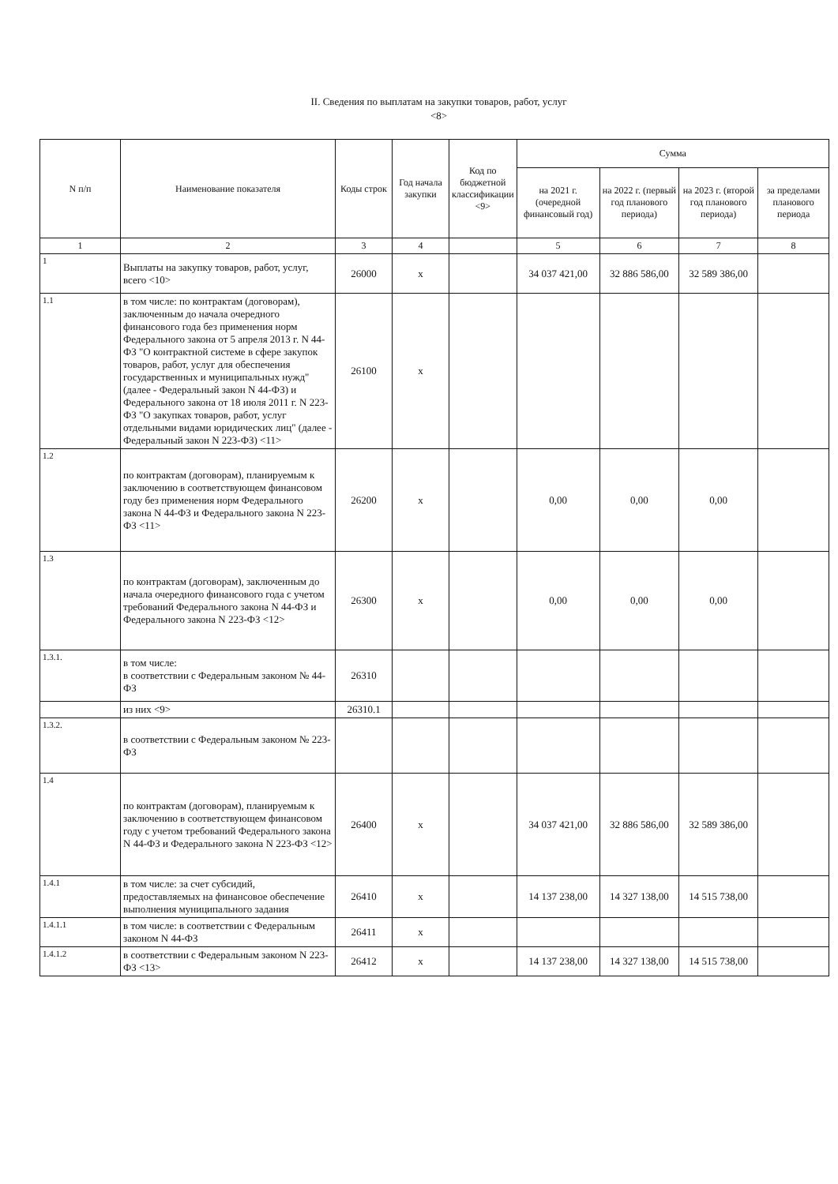II. Сведения по выплатам на закупки товаров, работ, услуг
<8>
| N п/п | Наименование показателя | Коды строк | Год начала закупки | Код по бюджетной классификации <9> | Сумма | | | |
| --- | --- | --- | --- | --- | --- | --- | --- | --- |
| | | | | | на 2021 г. (очередной финансовый год) | на 2022 г. (первый год планового периода) | на 2023 г. (второй год планового периода) | за пределами планового периода |
| 1 | 2 | 3 | 4 | | 5 | 6 | 7 | 8 |
| 1 | Выплаты на закупку товаров, работ, услуг, всего <10> | 26000 | x | | 34 037 421,00 | 32 886 586,00 | 32 589 386,00 | |
| 1.1 | в том числе: по контрактам (договорам), заключенным до начала очередного финансового года без применения норм Федерального закона от 5 апреля 2013 г. N 44-ФЗ "О контрактной системе в сфере закупок товаров, работ, услуг для обеспечения государственных и муниципальных нужд" (далее - Федеральный закон N 44-ФЗ) и Федерального закона от 18 июля 2011 г. N 223-ФЗ "О закупках товаров, работ, услуг отдельными видами юридических лиц" (далее - Федеральный закон N 223-ФЗ) <11> | 26100 | x | | | | | |
| 1.2 | по контрактам (договорам), планируемым к заключению в соответствующем финансовом году без применения норм Федерального закона N 44-ФЗ и Федерального закона N 223-ФЗ <11> | 26200 | x | | 0,00 | 0,00 | 0,00 | |
| 1.3 | по контрактам (договорам), заключенным до начала очередного финансового года с учетом требований Федерального закона N 44-ФЗ и Федерального закона N 223-ФЗ <12> | 26300 | x | | 0,00 | 0,00 | 0,00 | |
| 1.3.1. | в том числе: в соответствии с Федеральным законом № 44-ФЗ | 26310 | | | | | | |
| | из них <9> | 26310.1 | | | | | | |
| 1.3.2. | в соответствии с Федеральным законом № 223-ФЗ | | | | | | | |
| 1.4 | по контрактам (договорам), планируемым к заключению в соответствующем финансовом году с учетом требований Федерального закона N 44-ФЗ и Федерального закона N 223-ФЗ <12> | 26400 | x | | 34 037 421,00 | 32 886 586,00 | 32 589 386,00 | |
| 1.4.1 | в том числе: за счет субсидий, предоставляемых на финансовое обеспечение выполнения муниципального задания | 26410 | x | | 14 137 238,00 | 14 327 138,00 | 14 515 738,00 | |
| 1.4.1.1 | в том числе: в соответствии с Федеральным законом N 44-ФЗ | 26411 | x | | | | | |
| 1.4.1.2 | в соответствии с Федеральным законом N 223-ФЗ <13> | 26412 | x | | 14 137 238,00 | 14 327 138,00 | 14 515 738,00 | |